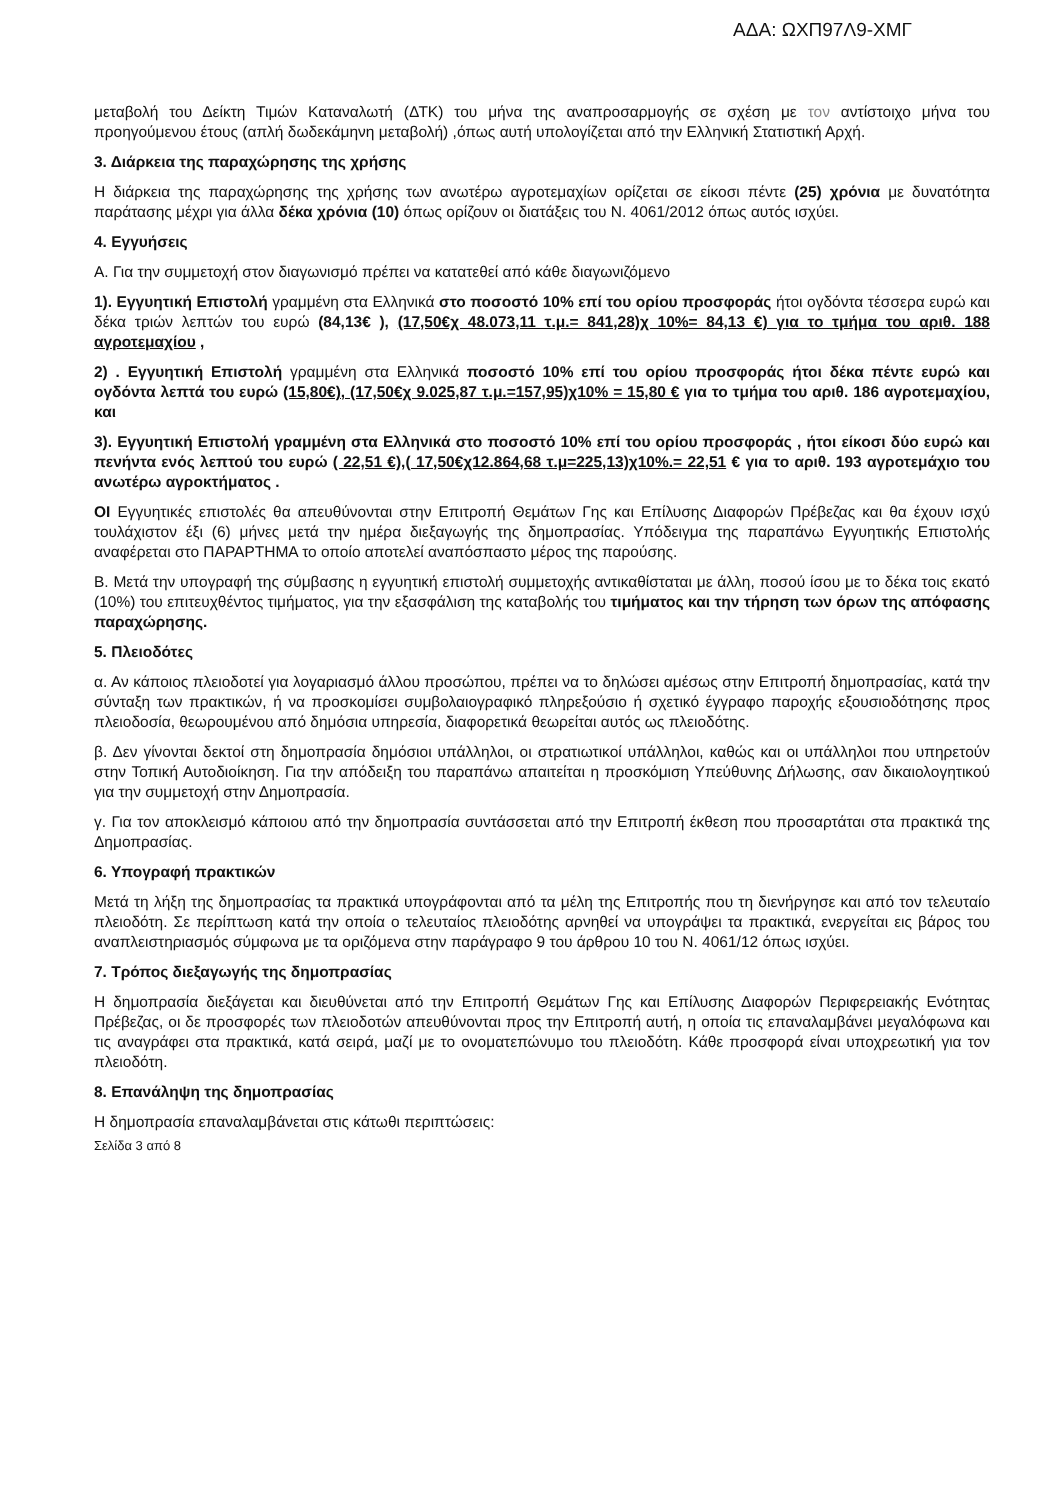ΑΔΑ: ΩΧΠ97Λ9-ΧΜΓ
μεταβολή του Δείκτη Τιμών Καταναλωτή (ΔΤΚ) του μήνα της αναπροσαρμογής σε σχέση με τον αντίστοιχο μήνα του προηγούμενου έτους (απλή δωδεκάμηνη μεταβολή) ,όπως αυτή υπολογίζεται από την Ελληνική Στατιστική Αρχή.
3. Διάρκεια της παραχώρησης της χρήσης
Η διάρκεια της παραχώρησης της χρήσης των ανωτέρω αγροτεμαχίων ορίζεται σε είκοσι πέντε (25) χρόνια με δυνατότητα παράτασης μέχρι για άλλα δέκα χρόνια (10) όπως ορίζουν οι διατάξεις του Ν. 4061/2012 όπως αυτός ισχύει.
4. Εγγυήσεις
Α. Για την συμμετοχή στον διαγωνισμό πρέπει να κατατεθεί από κάθε διαγωνιζόμενο
1). Εγγυητική Επιστολή γραμμένη στα Ελληνικά στο ποσοστό 10% επί του ορίου προσφοράς ήτοι ογδόντα τέσσερα ευρώ και δέκα τριών λεπτών του ευρώ (84,13€ ), (17,50€χ 48.073,11 τ.μ.= 841,28)χ 10%= 84,13 €) για το τμήμα του αριθ. 188 αγροτεμαχίου ,
2) . Εγγυητική Επιστολή γραμμένη στα Ελληνικά ποσοστό 10% επί του ορίου προσφοράς ήτοι δέκα πέντε ευρώ και ογδόντα λεπτά του ευρώ (15,80€), (17,50€χ 9.025,87 τ.μ.=157,95)χ10% = 15,80 € για το τμήμα του αριθ. 186 αγροτεμαχίου, και
3). Εγγυητική Επιστολή γραμμένη στα Ελληνικά στο ποσοστό 10% επί του ορίου προσφοράς , ήτοι είκοσι δύο ευρώ και πενήντα ενός λεπτού του ευρώ ( 22,51 €),( 17,50€χ12.864,68 τ.μ=225,13)χ10%.= 22,51 € για το αριθ. 193 αγροτεμάχιο του ανωτέρω αγροκτήματος .
ΟΙ Εγγυητικές επιστολές θα απευθύνονται στην Επιτροπή Θεμάτων Γης και Επίλυσης Διαφορών Πρέβεζας και θα έχουν ισχύ τουλάχιστον έξι (6) μήνες μετά την ημέρα διεξαγωγής της δημοπρασίας. Υπόδειγμα της παραπάνω Εγγυητικής Επιστολής αναφέρεται στο ΠΑΡΑΡΤΗΜΑ το οποίο αποτελεί αναπόσπαστο μέρος της παρούσης.
Β. Μετά την υπογραφή της σύμβασης η εγγυητική επιστολή συμμετοχής αντικαθίσταται με άλλη, ποσού ίσου με το δέκα τοις εκατό (10%) του επιτευχθέντος τιμήματος, για την εξασφάλιση της καταβολής του τιμήματος και την τήρηση των όρων της απόφασης παραχώρησης.
5. Πλειοδότες
α. Αν κάποιος πλειοδοτεί για λογαριασμό άλλου προσώπου, πρέπει να το δηλώσει αμέσως στην Επιτροπή δημοπρασίας, κατά την σύνταξη των πρακτικών, ή να προσκομίσει συμβολαιογραφικό πληρεξούσιο ή σχετικό έγγραφο παροχής εξουσιοδότησης προς πλειοδοσία, θεωρουμένου από δημόσια υπηρεσία, διαφορετικά θεωρείται αυτός ως πλειοδότης.
β. Δεν γίνονται δεκτοί στη δημοπρασία δημόσιοι υπάλληλοι, οι στρατιωτικοί υπάλληλοι, καθώς και οι υπάλληλοι που υπηρετούν στην Τοπική Αυτοδιοίκηση. Για την απόδειξη του παραπάνω απαιτείται η προσκόμιση Υπεύθυνης Δήλωσης, σαν δικαιολογητικού για την συμμετοχή στην Δημοπρασία.
γ. Για τον αποκλεισμό κάποιου από την δημοπρασία συντάσσεται από την Επιτροπή έκθεση που προσαρτάται στα πρακτικά της Δημοπρασίας.
6. Υπογραφή πρακτικών
Μετά τη λήξη της δημοπρασίας τα πρακτικά υπογράφονται από τα μέλη της Επιτροπής που τη διενήργησε και από τον τελευταίο πλειοδότη. Σε περίπτωση κατά την οποία ο τελευταίος πλειοδότης αρνηθεί να υπογράψει τα πρακτικά, ενεργείται εις βάρος του αναπλειστηριασμός σύμφωνα με τα οριζόμενα στην παράγραφο 9 του άρθρου 10 του Ν. 4061/12 όπως ισχύει.
7. Τρόπος διεξαγωγής της δημοπρασίας
Η δημοπρασία διεξάγεται και διευθύνεται από την Επιτροπή Θεμάτων Γης και Επίλυσης Διαφορών Περιφερειακής Ενότητας Πρέβεζας, οι δε προσφορές των πλειοδοτών απευθύνονται προς την Επιτροπή αυτή, η οποία τις επαναλαμβάνει μεγαλόφωνα και τις αναγράφει στα πρακτικά, κατά σειρά, μαζί με το ονοματεπώνυμο του πλειοδότη. Κάθε προσφορά είναι υποχρεωτική για τον πλειοδότη.
8. Επανάληψη της δημοπρασίας
Η δημοπρασία επαναλαμβάνεται στις κάτωθι περιπτώσεις:
Σελίδα 3 από 8